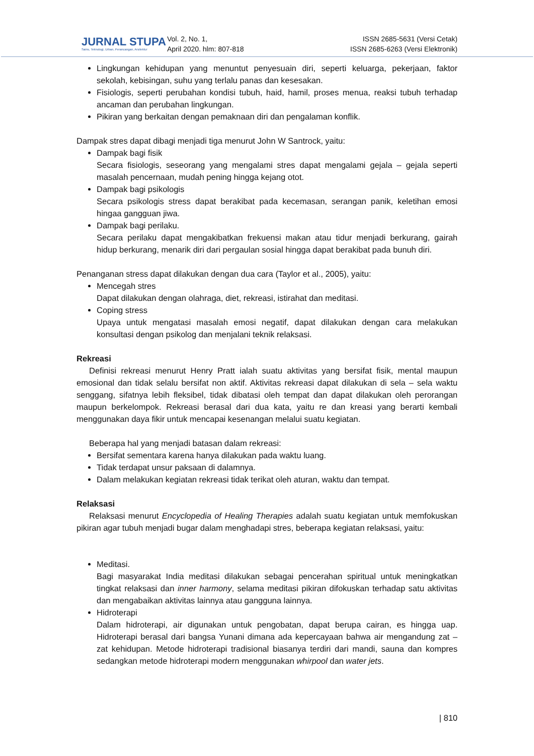JURNAL STUPA
Sains, Teknologi, Urban, Perancangan, Arsitektur
Vol. 2, No. 1,
April 2020. hlm: 807-818
ISSN 2685-5631 (Versi Cetak)
ISSN 2685-6263 (Versi Elektronik)
Lingkungan kehidupan yang menuntut penyesuain diri, seperti keluarga, pekerjaan, faktor sekolah, kebisingan, suhu yang terlalu panas dan kesesakan.
Fisiologis, seperti perubahan kondisi tubuh, haid, hamil, proses menua, reaksi tubuh terhadap ancaman dan perubahan lingkungan.
Pikiran yang berkaitan dengan pemaknaan diri dan pengalaman konflik.
Dampak stres dapat dibagi menjadi tiga menurut John W Santrock, yaitu:
Dampak bagi fisik
Secara fisiologis, seseorang yang mengalami stres dapat mengalami gejala – gejala seperti masalah pencernaan, mudah pening hingga kejang otot.
Dampak bagi psikologis
Secara psikologis stress dapat berakibat pada kecemasan, serangan panik, keletihan emosi hingaa gangguan jiwa.
Dampak bagi perilaku.
Secara perilaku dapat mengakibatkan frekuensi makan atau tidur menjadi berkurang, gairah hidup berkurang, menarik diri dari pergaulan sosial hingga dapat berakibat pada bunuh diri.
Penanganan stress dapat dilakukan dengan dua cara (Taylor et al., 2005), yaitu:
Mencegah stres
Dapat dilakukan dengan olahraga, diet, rekreasi, istirahat dan meditasi.
Coping stress
Upaya untuk mengatasi masalah emosi negatif, dapat dilakukan dengan cara melakukan konsultasi dengan psikolog dan menjalani teknik relaksasi.
Rekreasi
Definisi rekreasi menurut Henry Pratt ialah suatu aktivitas yang bersifat fisik, mental maupun emosional dan tidak selalu bersifat non aktif. Aktivitas rekreasi dapat dilakukan di sela – sela waktu senggang, sifatnya lebih fleksibel, tidak dibatasi oleh tempat dan dapat dilakukan oleh perorangan maupun berkelompok. Rekreasi berasal dari dua kata, yaitu re dan kreasi yang berarti kembali menggunakan daya fikir untuk mencapai kesenangan melalui suatu kegiatan.
Beberapa hal yang menjadi batasan dalam rekreasi:
Bersifat sementara karena hanya dilakukan pada waktu luang.
Tidak terdapat unsur paksaan di dalamnya.
Dalam melakukan kegiatan rekreasi tidak terikat oleh aturan, waktu dan tempat.
Relaksasi
Relaksasi menurut Encyclopedia of Healing Therapies adalah suatu kegiatan untuk memfokuskan pikiran agar tubuh menjadi bugar dalam menghadapi stres, beberapa kegiatan relaksasi, yaitu:
Meditasi.
Bagi masyarakat India meditasi dilakukan sebagai pencerahan spiritual untuk meningkatkan tingkat relaksasi dan inner harmony, selama meditasi pikiran difokuskan terhadap satu aktivitas dan mengabaikan aktivitas lainnya atau gangguna lainnya.
Hidroterapi
Dalam hidroterapi, air digunakan untuk pengobatan, dapat berupa cairan, es hingga uap. Hidroterapi berasal dari bangsa Yunani dimana ada kepercayaan bahwa air mengandung zat – zat kehidupan. Metode hidroterapi tradisional biasanya terdiri dari mandi, sauna dan kompres sedangkan metode hidroterapi modern menggunakan whirpool dan water jets.
| 810